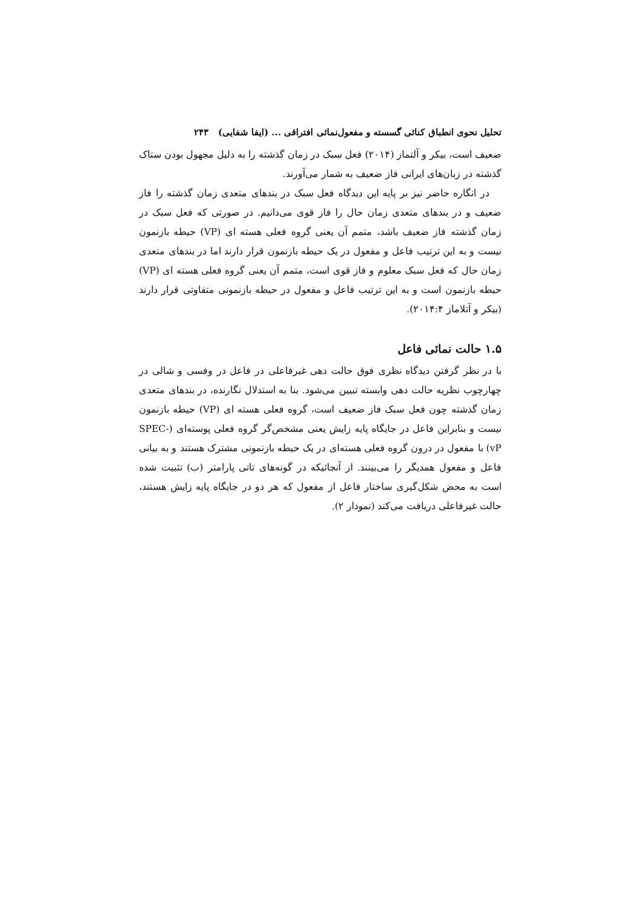تحلیل نحوی انطباق کنائی گسسته و مفعول‌نمائی افتراقی ... (ایفا شفایی) ۲۴۳
ضعیف است، بیکر و آلتماز (۲۰۱۴) فعل سبک در زمان گذشته را به دلیل مجهول بودن ستاک گذشته در زبان‌های ایرانی فاز ضعیف به شمار می‌آورند.
در انگاره حاضر نیز بر پایه این دیدگاه فعل سبک در بندهای متعدی زمان گذشته را فاز ضعیف و در بندهای متعدی زمان حال را فاز قوی می‌دانیم. در صورتی که فعل سبک در زمان گذشته فاز ضعیف باشد، متمم آن یعنی گروه فعلی هسته ای (VP) حیطه بازنمون نیست و به این ترتیب فاعل و مفعول در یک حیطه بازنمون قرار دارند اما در بندهای متعدی زمان حال که فعل سبک معلوم و فاز قوی است، متمم آن یعنی گروه فعلی هسته ای (VP) حیطه بازنمون است و به این ترتیب فاعل و مفعول در حیطه بازنمونی متفاوتی قرار دارند (بیکر و آتلاماز ۲۰۱۴:۴).
۱.۵ حالت نمائی فاعل
با در نظر گرفتن دیدگاه نظری فوق حالت دهی غیرفاعلی در فاعل در وفسی و شالی در چهارچوب نظریه حالت دهی وابسته تبیین می‌شود. بنا به استدلال نگارنده، در بندهای متعدی زمان گذشته چون فعل سبک فاز ضعیف است، گروه فعلی هسته ای (VP) حیطه بازنمون نیست و بنابراین فاعل در جایگاه پایه زایش یعنی مشخص‌گر گروه فعلی پوسته‌ای (SPEC-vP) با مفعول در درون گروه فعلی هسته‌ای در یک حیطه بازنمونی مشترک هستند و به بیانی فاعل و مفعول همدیگر را می‌بینند. از آنجائیکه در گونه‌های تاتی پارامتر (ب) تثبیت شده است به محض شکل‌گیری ساختار فاعل از مفعول که هر دو در جایگاه پایه زایش هستند، حالت غیرفاعلی دریافت می‌کند (نمودار ۲).